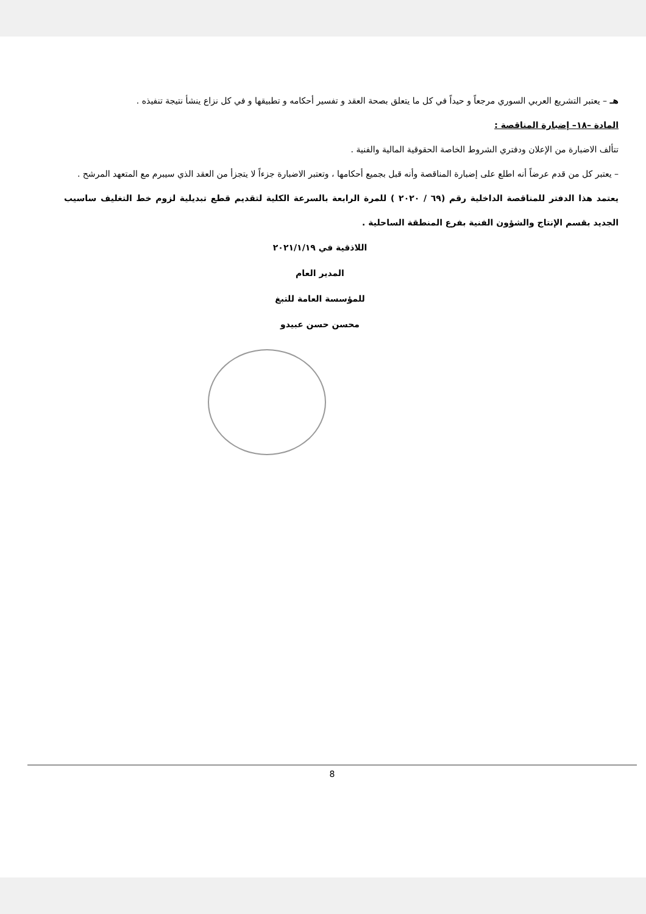هـ – يعتبر التشريع العربي السوري مرجعاً و حيداً في كل ما يتعلق بصحة العقد و تفسير أحكامه و تطبيقها و في كل نزاع ينشأ نتيجة تنفيذه .
المادة –١٨– إضبارة المناقصة :
تتألف الاضبارة من الإعلان ودفتري الشروط الخاصة الحقوقية المالية والفنية .
– يعتبر كل من قدم عرضاً أنه اطلع على إضبارة المناقصة وأنه قبل بجميع أحكامها ، وتعتبر الاضبارة جزءاً لا يتجزأ من العقد الذي سيبرم مع المتعهد المرشح .
يعتمد هذا الدفتر للمناقصة الداخلية رقم (٦٩ / ٢٠٢٠ ) للمرة الرابعة بالسرعة الكلية لتقديم قطع تبديلية لزوم خط التغليف ساسيب الجديد بقسم الإنتاج والشؤون الفنية بفرع المنطقة الساحلية .
اللاذقية في ٢٠٢١/١/١٩
المدير العام
للمؤسسة العامة للتبغ
محسن حسن عبيدو
8